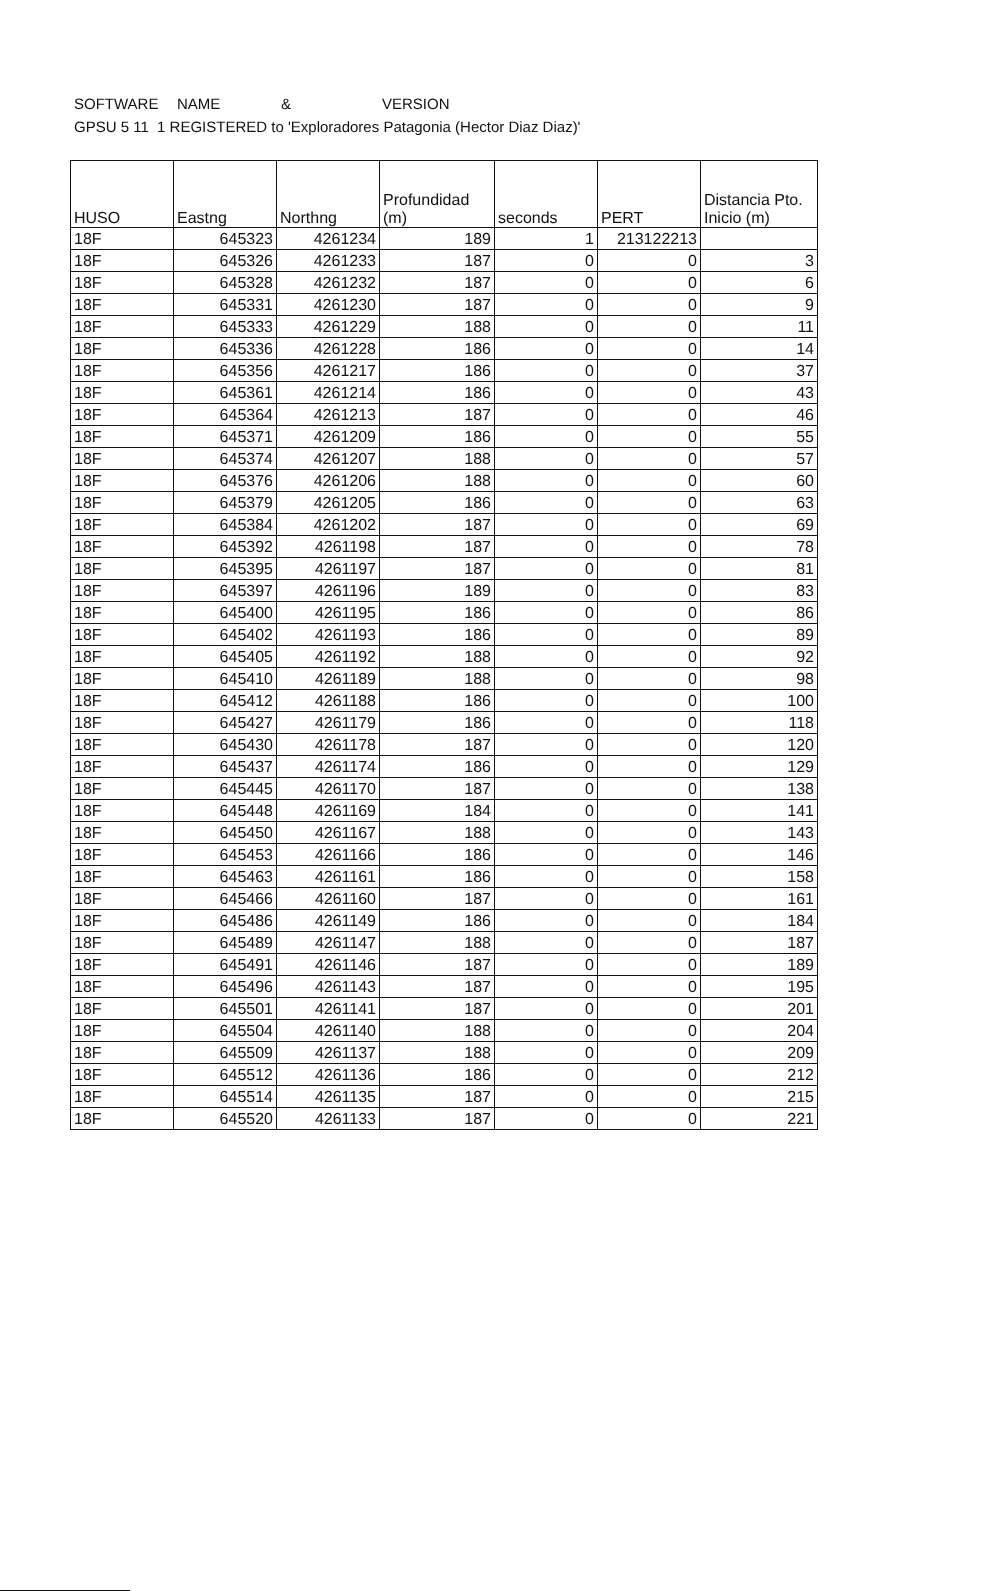SOFTWARE NAME & VERSION
GPSU 5 11 1 REGISTERED to 'Exploradores Patagonia (Hector Diaz Diaz)'
| HUSO | Eastng | Northng | Profundidad (m) | seconds | PERT | Distancia Pto. Inicio (m) |
| --- | --- | --- | --- | --- | --- | --- |
| 18F | 645323 | 4261234 | 189 | 1 | 213122213 | |
| 18F | 645326 | 4261233 | 187 | 0 | 0 | 3 |
| 18F | 645328 | 4261232 | 187 | 0 | 0 | 6 |
| 18F | 645331 | 4261230 | 187 | 0 | 0 | 9 |
| 18F | 645333 | 4261229 | 188 | 0 | 0 | 11 |
| 18F | 645336 | 4261228 | 186 | 0 | 0 | 14 |
| 18F | 645356 | 4261217 | 186 | 0 | 0 | 37 |
| 18F | 645361 | 4261214 | 186 | 0 | 0 | 43 |
| 18F | 645364 | 4261213 | 187 | 0 | 0 | 46 |
| 18F | 645371 | 4261209 | 186 | 0 | 0 | 55 |
| 18F | 645374 | 4261207 | 188 | 0 | 0 | 57 |
| 18F | 645376 | 4261206 | 188 | 0 | 0 | 60 |
| 18F | 645379 | 4261205 | 186 | 0 | 0 | 63 |
| 18F | 645384 | 4261202 | 187 | 0 | 0 | 69 |
| 18F | 645392 | 4261198 | 187 | 0 | 0 | 78 |
| 18F | 645395 | 4261197 | 187 | 0 | 0 | 81 |
| 18F | 645397 | 4261196 | 189 | 0 | 0 | 83 |
| 18F | 645400 | 4261195 | 186 | 0 | 0 | 86 |
| 18F | 645402 | 4261193 | 186 | 0 | 0 | 89 |
| 18F | 645405 | 4261192 | 188 | 0 | 0 | 92 |
| 18F | 645410 | 4261189 | 188 | 0 | 0 | 98 |
| 18F | 645412 | 4261188 | 186 | 0 | 0 | 100 |
| 18F | 645427 | 4261179 | 186 | 0 | 0 | 118 |
| 18F | 645430 | 4261178 | 187 | 0 | 0 | 120 |
| 18F | 645437 | 4261174 | 186 | 0 | 0 | 129 |
| 18F | 645445 | 4261170 | 187 | 0 | 0 | 138 |
| 18F | 645448 | 4261169 | 184 | 0 | 0 | 141 |
| 18F | 645450 | 4261167 | 188 | 0 | 0 | 143 |
| 18F | 645453 | 4261166 | 186 | 0 | 0 | 146 |
| 18F | 645463 | 4261161 | 186 | 0 | 0 | 158 |
| 18F | 645466 | 4261160 | 187 | 0 | 0 | 161 |
| 18F | 645486 | 4261149 | 186 | 0 | 0 | 184 |
| 18F | 645489 | 4261147 | 188 | 0 | 0 | 187 |
| 18F | 645491 | 4261146 | 187 | 0 | 0 | 189 |
| 18F | 645496 | 4261143 | 187 | 0 | 0 | 195 |
| 18F | 645501 | 4261141 | 187 | 0 | 0 | 201 |
| 18F | 645504 | 4261140 | 188 | 0 | 0 | 204 |
| 18F | 645509 | 4261137 | 188 | 0 | 0 | 209 |
| 18F | 645512 | 4261136 | 186 | 0 | 0 | 212 |
| 18F | 645514 | 4261135 | 187 | 0 | 0 | 215 |
| 18F | 645520 | 4261133 | 187 | 0 | 0 | 221 |